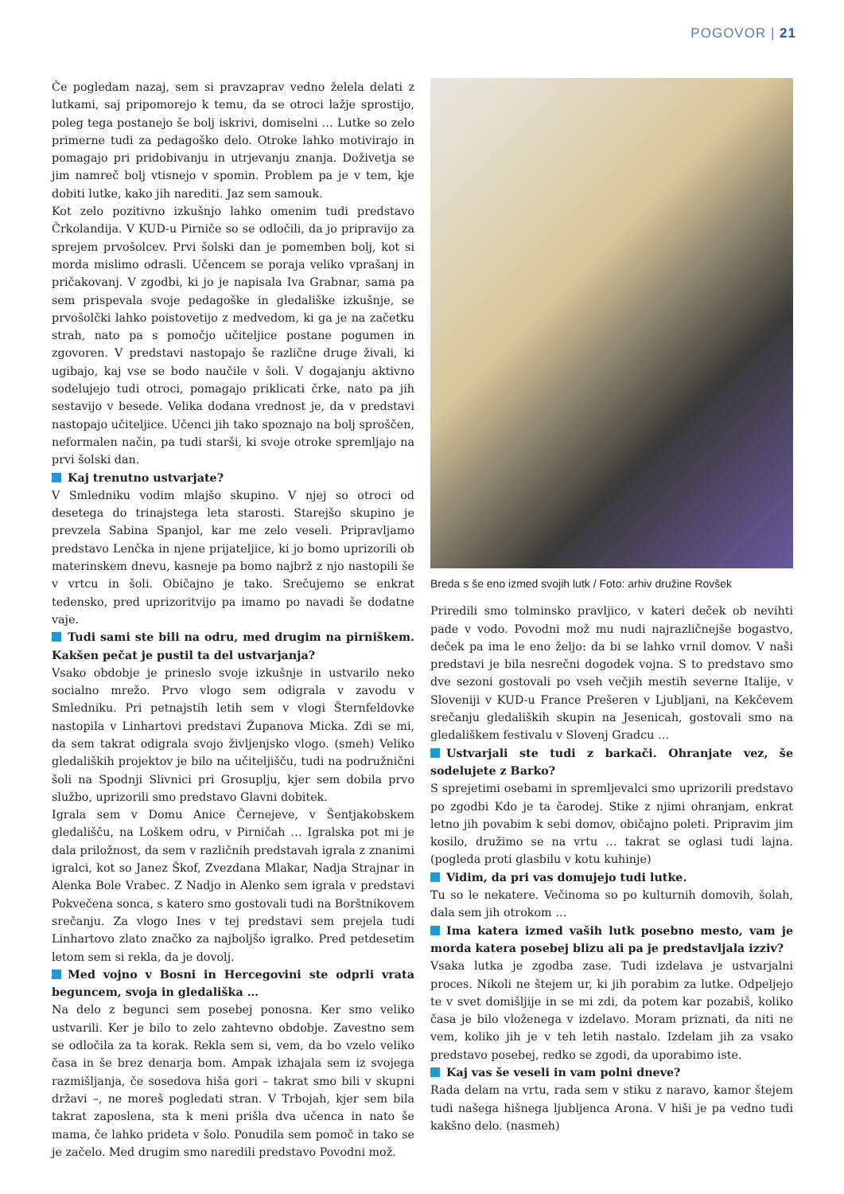POGOVOR | 21
Če pogledam nazaj, sem si pravzaprav vedno želela delati z lutkami, saj pripomorejo k temu, da se otroci lažje sprostijo, poleg tega postanejo še bolj iskrivi, domiselni … Lutke so zelo primerne tudi za pedagoško delo. Otroke lahko motivirajo in pomagajo pri pridobivanju in utrjevanju znanja. Doživetja se jim namreč bolj vtisnejo v spomin. Problem pa je v tem, kje dobiti lutke, kako jih narediti. Jaz sem samouk.
Kot zelo pozitivno izkušnjo lahko omenim tudi predstavo Črkolandija. V KUD-u Pirniče so se odločili, da jo pripravijo za sprejem prvošolcev. Prvi šolski dan je pomemben bolj, kot si morda mislimo odrasli. Učencem se poraja veliko vprašanj in pričakovanj. V zgodbi, ki jo je napisala Iva Grabnar, sama pa sem prispevala svoje pedagoške in gledališke izkušnje, se prvošolčki lahko poistovetijo z medvedom, ki ga je na začetku strah, nato pa s pomočjo učiteljice postane pogumen in zgovoren. V predstavi nastopajo še različne druge živali, ki ugibajo, kaj vse se bodo naučile v šoli. V dogajanju aktivno sodelujejo tudi otroci, pomagajo priklicati črke, nato pa jih sestavijo v besede. Velika dodana vrednost je, da v predstavi nastopajo učiteljice. Učenci jih tako spoznajo na bolj sproščen, neformalen način, pa tudi starši, ki svoje otroke spremljajo na prvi šolski dan.
Kaj trenutno ustvarjate?
V Smledniku vodim mlajšo skupino. V njej so otroci od desetega do trinajstega leta starosti. Starejšo skupino je prevzela Sabina Spanjol, kar me zelo veseli. Pripravljamo predstavo Lenčka in njene prijateljice, ki jo bomo uprizorili ob materinskem dnevu, kasneje pa bomo najbrž z njo nastopili še v vrtcu in šoli. Običajno je tako. Srečujemo se enkrat tedensko, pred uprizoritvijo pa imamo po navadi še dodatne vaje.
Tudi sami ste bili na odru, med drugim na pirniškem. Kakšen pečat je pustil ta del ustvarjanja?
Vsako obdobje je prineslo svoje izkušnje in ustvarilo neko socialno mrežo. Prvo vlogo sem odigrala v zavodu v Smledniku. Pri petnajstih letih sem v vlogi Šternfeldovke nastopila v Linhartovi predstavi Županova Micka. Zdi se mi, da sem takrat odigrala svojo življenjsko vlogo. (smeh) Veliko gledaliških projektov je bilo na učiteljišču, tudi na podružnični šoli na Spodnji Slivnici pri Grosuplju, kjer sem dobila prvo službo, uprizorili smo predstavo Glavni dobitek.
Igrala sem v Domu Anice Černejeve, v Šentjakobskem gledališču, na Loškem odru, v Pirničah … Igralska pot mi je dala priložnost, da sem v različnih predstavah igrala z znanimi igralci, kot so Janez Škof, Zvezdana Mlakar, Nadja Strajnar in Alenka Bole Vrabec. Z Nadjo in Alenko sem igrala v predstavi Pokvečena sonca, s katero smo gostovali tudi na Borštnikovem srečanju. Za vlogo Ines v tej predstavi sem prejela tudi Linhartovo zlato značko za najboljšo igralko. Pred petdesetim letom sem si rekla, da je dovolj.
Med vojno v Bosni in Hercegovini ste odprli vrata beguncem, svoja in gledališka …
Na delo z begunci sem posebej ponosna. Ker smo veliko ustvarili. Ker je bilo to zelo zahtevno obdobje. Zavestno sem se odločila za ta korak. Rekla sem si, vem, da bo vzelo veliko časa in še brez denarja bom. Ampak izhajala sem iz svojega razmišljanja, če sosedova hiša gori – takrat smo bili v skupni državi –, ne moreš pogledati stran. V Trbojah, kjer sem bila takrat zaposlena, sta k meni prišla dva učenca in nato še mama, če lahko prideta v šolo. Ponudila sem pomoč in tako se je začelo. Med drugim smo naredili predstavo Povodni mož.
Breda s še eno izmed svojih lutk / Foto: arhiv družine Rovšek
Priredili smo tolminsko pravljico, v kateri deček ob nevihti pade v vodo. Povodni mož mu nudi najrazličnejše bogastvo, deček pa ima le eno željo: da bi se lahko vrnil domov. V naši predstavi je bila nesrečni dogodek vojna. S to predstavo smo dve sezoni gostovali po vseh večjih mestih severne Italije, v Sloveniji v KUD-u France Prešeren v Ljubljani, na Kekčevem srečanju gledaliških skupin na Jesenicah, gostovali smo na gledališkem festivalu v Slovenj Gradcu …
Ustvarjali ste tudi z barkači. Ohranjate vez, še sodelujete z Barko?
S sprejetimi osebami in spremljevalci smo uprizorili predstavo po zgodbi Kdo je ta čarodej. Stike z njimi ohranjam, enkrat letno jih povabim k sebi domov, običajno poleti. Pripravim jim kosilo, družimo se na vrtu … takrat se oglasi tudi lajna. (pogleda proti glasbilu v kotu kuhinje)
Vidim, da pri vas domujejo tudi lutke.
Tu so le nekatere. Večinoma so po kulturnih domovih, šolah, dala sem jih otrokom …
Ima katera izmed vaših lutk posebno mesto, vam je morda katera posebej blizu ali pa je predstavljala izziv?
Vsaka lutka je zgodba zase. Tudi izdelava je ustvarjalni proces. Nikoli ne štejem ur, ki jih porabim za lutke. Odpeljejo te v svet domišljije in se mi zdi, da potem kar pozabiš, koliko časa je bilo vloženega v izdelavo. Moram priznati, da niti ne vem, koliko jih je v teh letih nastalo. Izdelam jih za vsako predstavo posebej, redko se zgodi, da uporabimo iste.
Kaj vas še veseli in vam polni dneve?
Rada delam na vrtu, rada sem v stiku z naravo, kamor štejem tudi našega hišnega ljubljenca Arona. V hiši je pa vedno tudi kakšno delo. (nasmeh)